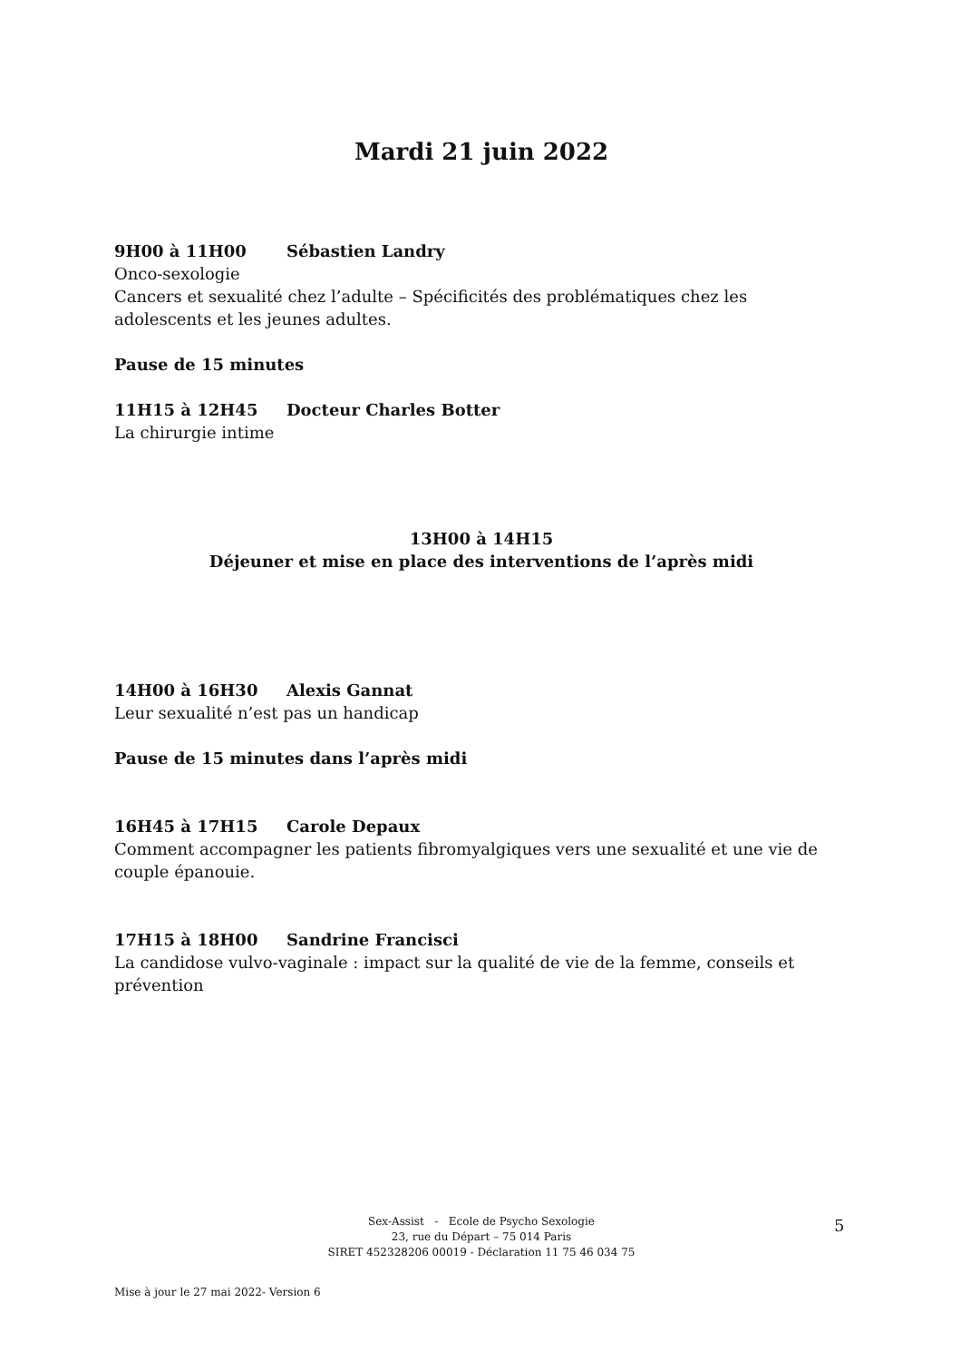Mardi 21 juin 2022
9H00 à 11H00 Sébastien Landry
Onco-sexologie
Cancers et sexualité chez l’adulte – Spécificités des problématiques chez les adolescents et les jeunes adultes.
Pause de 15 minutes
11H15 à 12H45 Docteur Charles Botter
La chirurgie intime
13H00 à 14H15
Déjeuner et mise en place des interventions de l’après midi
14H00 à 16H30 Alexis Gannat
Leur sexualité n’est pas un handicap
Pause de 15 minutes dans l’après midi
16H45 à 17H15 Carole Depaux
Comment accompagner les patients fibromyalgiques vers une sexualité et une vie de couple épanouie.
17H15 à 18H00 Sandrine Francisci
La candidose vulvo-vaginale : impact sur la qualité de vie de la femme, conseils et prévention
Sex-Assist - Ecole de Psycho Sexologie
23, rue du Départ – 75 014 Paris
SIRET 452328206 00019 - Déclaration 11 75 46 034 75
5
Mise à jour le 27 mai 2022- Version 6